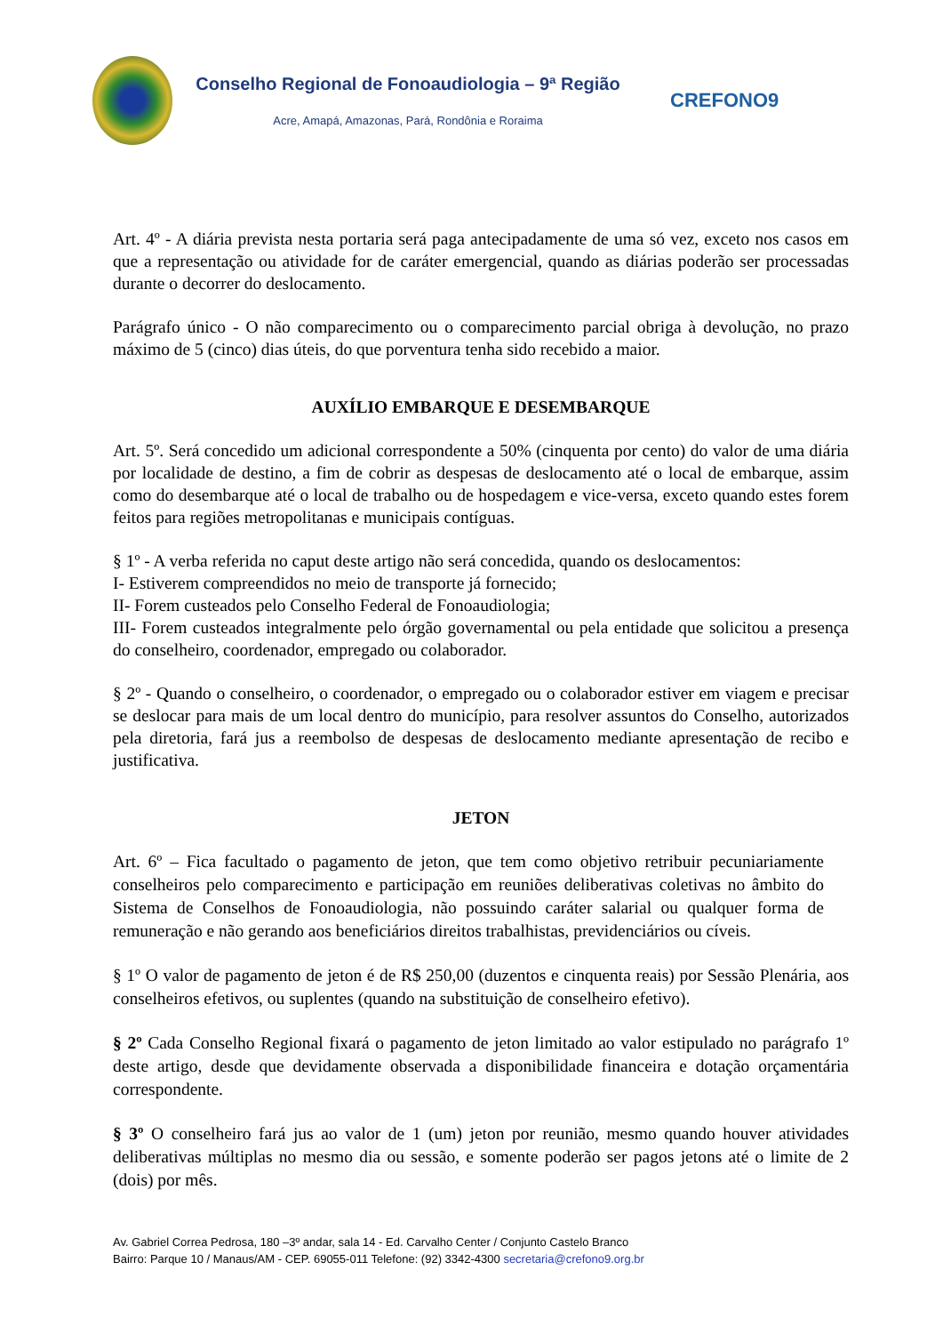Conselho Regional de Fonoaudiologia – 9ª Região
Acre, Amapá, Amazonas, Pará, Rondônia e Roraima
CREFONO9
Art. 4º - A diária prevista nesta portaria será paga antecipadamente de uma só vez, exceto nos casos em que a representação ou atividade for de caráter emergencial, quando as diárias poderão ser processadas durante o decorrer do deslocamento.
Parágrafo único - O não comparecimento ou o comparecimento parcial obriga à devolução, no prazo máximo de 5 (cinco) dias úteis, do que porventura tenha sido recebido a maior.
AUXÍLIO EMBARQUE E DESEMBARQUE
Art. 5º. Será concedido um adicional correspondente a 50% (cinquenta por cento) do valor de uma diária por localidade de destino, a fim de cobrir as despesas de deslocamento até o local de embarque, assim como do desembarque até o local de trabalho ou de hospedagem e vice-versa, exceto quando estes forem feitos para regiões metropolitanas e municipais contíguas.
§ 1º - A verba referida no caput deste artigo não será concedida, quando os deslocamentos:
I- Estiverem compreendidos no meio de transporte já fornecido;
II- Forem custeados pelo Conselho Federal de Fonoaudiologia;
III- Forem custeados integralmente pelo órgão governamental ou pela entidade que solicitou a presença do conselheiro, coordenador, empregado ou colaborador.
§ 2º - Quando o conselheiro, o coordenador, o empregado ou o colaborador estiver em viagem e precisar se deslocar para mais de um local dentro do município, para resolver assuntos do Conselho, autorizados pela diretoria, fará jus a reembolso de despesas de deslocamento mediante apresentação de recibo e justificativa.
JETON
Art. 6º – Fica facultado o pagamento de jeton, que tem como objetivo retribuir pecuniariamente conselheiros pelo comparecimento e participação em reuniões deliberativas coletivas no âmbito do Sistema de Conselhos de Fonoaudiologia, não possuindo caráter salarial ou qualquer forma de remuneração e não gerando aos beneficiários direitos trabalhistas, previdenciários ou cíveis.
§ 1º O valor de pagamento de jeton é de R$ 250,00 (duzentos e cinquenta reais) por Sessão Plenária, aos conselheiros efetivos, ou suplentes (quando na substituição de conselheiro efetivo).
§ 2º Cada Conselho Regional fixará o pagamento de jeton limitado ao valor estipulado no parágrafo 1º deste artigo, desde que devidamente observada a disponibilidade financeira e dotação orçamentária correspondente.
§ 3º O conselheiro fará jus ao valor de 1 (um) jeton por reunião, mesmo quando houver atividades deliberativas múltiplas no mesmo dia ou sessão, e somente poderão ser pagos jetons até o limite de 2 (dois) por mês.
Av. Gabriel Correa Pedrosa, 180 –3º andar, sala 14 - Ed. Carvalho Center / Conjunto Castelo Branco
Bairro: Parque 10 / Manaus/AM - CEP. 69055-011 Telefone: (92) 3342-4300 secretaria@crefono9.org.br